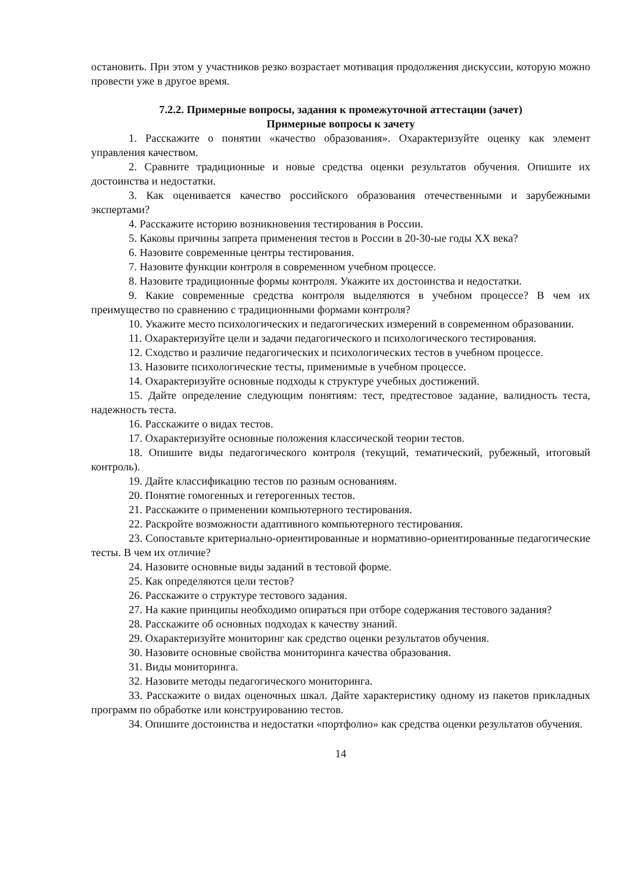остановить. При этом у участников резко возрастает мотивация продолжения дискуссии, которую можно провести уже в другое время.
7.2.2. Примерные вопросы, задания к промежуточной аттестации (зачет)
Примерные вопросы к зачету
1. Расскажите о понятии «качество образования». Охарактеризуйте оценку как элемент управления качеством.
2. Сравните традиционные и новые средства оценки результатов обучения. Опишите их достоинства и недостатки.
3. Как оценивается качество российского образования отечественными и зарубежными экспертами?
4. Расскажите историю возникновения тестирования в России.
5. Каковы причины запрета применения тестов в России в 20-30-ые годы XX века?
6. Назовите современные центры тестирования.
7. Назовите функции контроля в современном учебном процессе.
8. Назовите традиционные формы контроля. Укажите их достоинства и недостатки.
9. Какие современные средства контроля выделяются в учебном процессе? В чем их преимущество по сравнению с традиционными формами контроля?
10. Укажите место психологических и педагогических измерений в современном образовании.
11. Охарактеризуйте цели и задачи педагогического и психологического тестирования.
12. Сходство и различие педагогических и психологических тестов в учебном процессе.
13. Назовите психологические тесты, применимые в учебном процессе.
14. Охарактеризуйте основные подходы к структуре учебных достижений.
15. Дайте определение следующим понятиям: тест, предтестовое задание, валидность теста, надежность теста.
16. Расскажите о видах тестов.
17. Охарактеризуйте основные положения классической теории тестов.
18. Опишите виды педагогического контроля (текущий, тематический, рубежный, итоговый контроль).
19. Дайте классификацию тестов по разным основаниям.
20. Понятие гомогенных и гетерогенных тестов.
21. Расскажите о применении компьютерного тестирования.
22. Раскройте возможности адаптивного компьютерного тестирования.
23. Сопоставьте критериально-ориентированные и нормативно-ориентированные педагогические тесты. В чем их отличие?
24. Назовите основные виды заданий в тестовой форме.
25. Как определяются цели тестов?
26. Расскажите о структуре тестового задания.
27. На какие принципы необходимо опираться при отборе содержания тестового задания?
28. Расскажите об основных подходах к качеству знаний.
29. Охарактеризуйте мониторинг как средство оценки результатов обучения.
30. Назовите основные свойства мониторинга качества образования.
31. Виды мониторинга.
32. Назовите методы педагогического мониторинга.
33. Расскажите о видах оценочных шкал. Дайте характеристику одному из пакетов прикладных программ по обработке или конструированию тестов.
34. Опишите достоинства и недостатки «портфолио» как средства оценки результатов обучения.
14